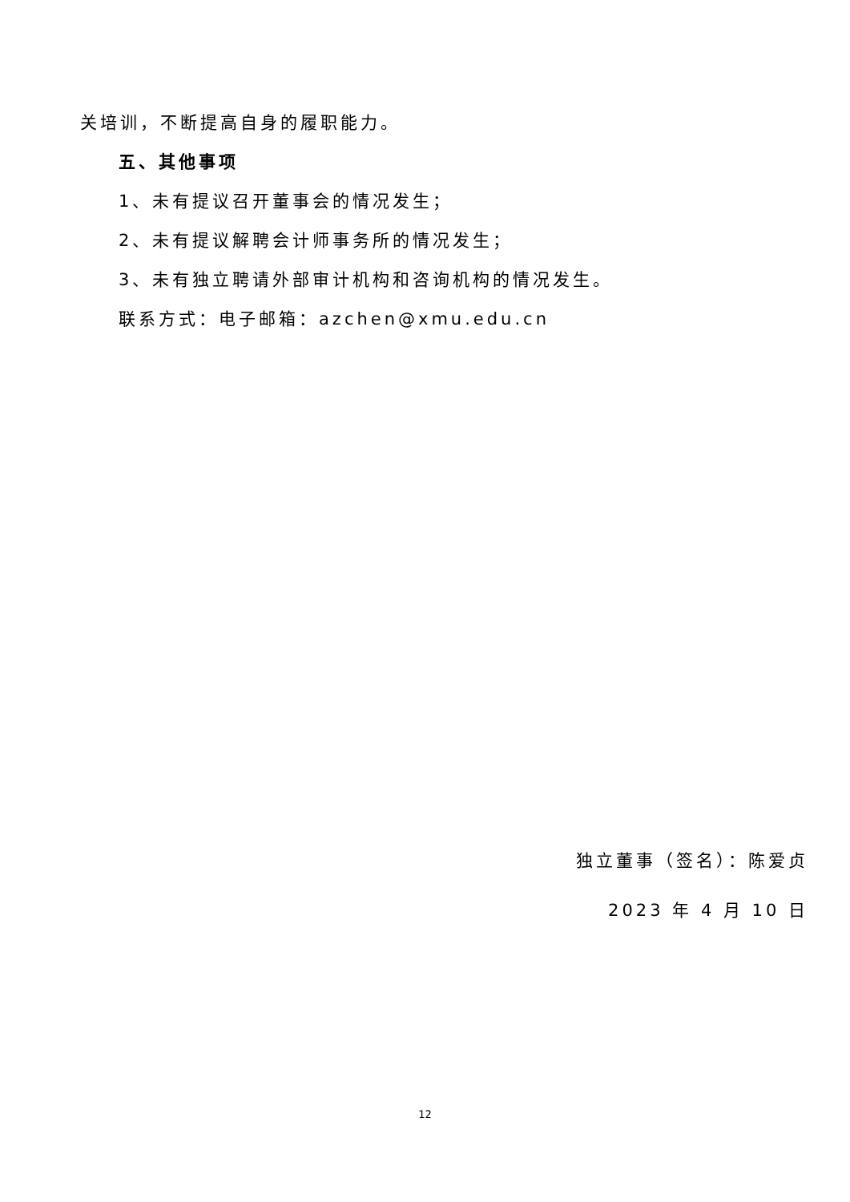关培训，不断提高自身的履职能力。
五、其他事项
1、未有提议召开董事会的情况发生；
2、未有提议解聘会计师事务所的情况发生；
3、未有独立聘请外部审计机构和咨询机构的情况发生。
联系方式：电子邮箱：azchen@xmu.edu.cn
独立董事（签名）：陈爱贞
2023 年 4 月 10 日
12